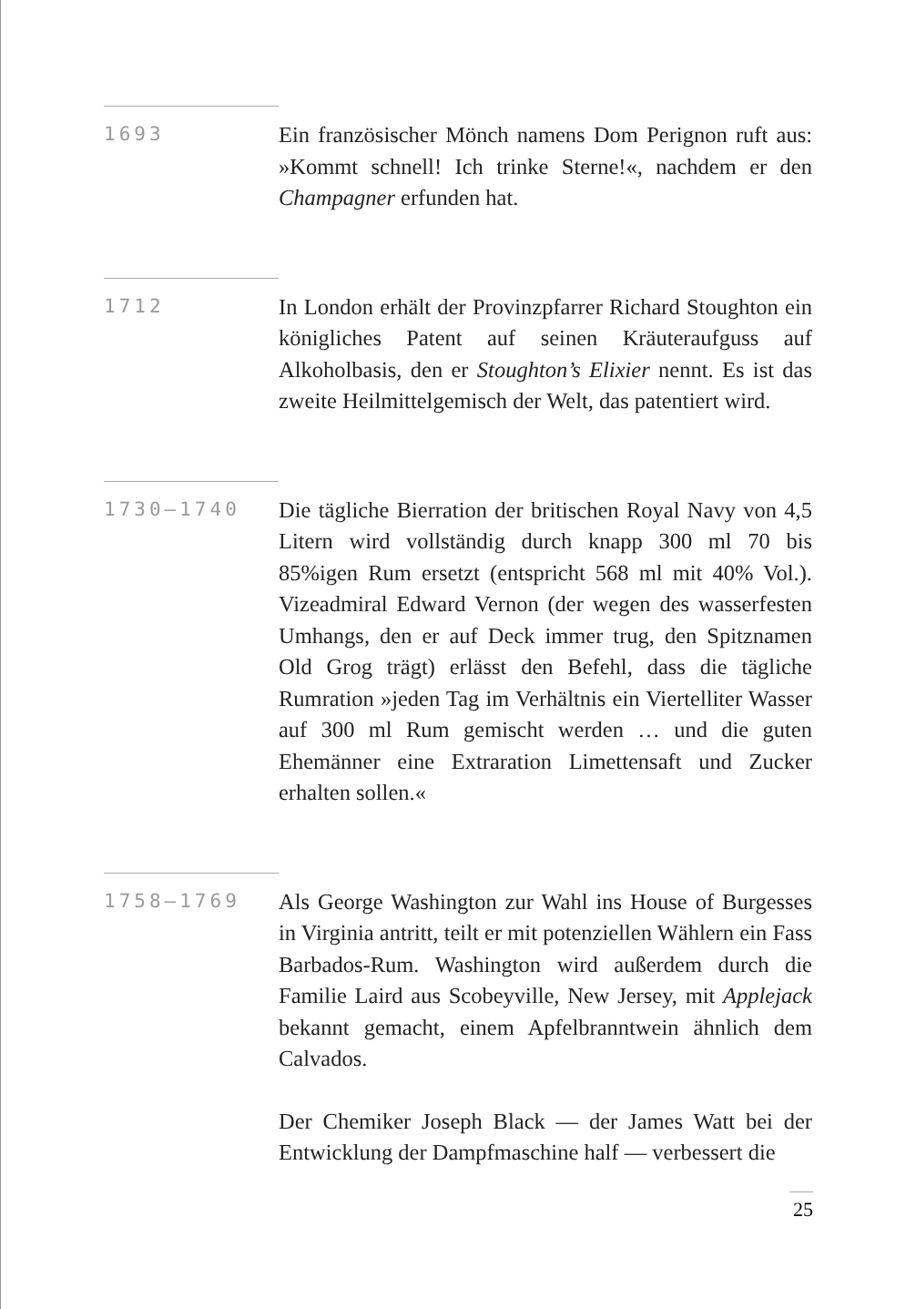1693
Ein französischer Mönch namens Dom Perignon ruft aus: »Kommt schnell! Ich trinke Sterne!«, nachdem er den Champagner erfunden hat.
1712
In London erhält der Provinzpfarrer Richard Stoughton ein königliches Patent auf seinen Kräuteraufguss auf Alkoholbasis, den er Stoughton’s Elixier nennt. Es ist das zweite Heilmittelgemisch der Welt, das patentiert wird.
1730–1740
Die tägliche Bierration der britischen Royal Navy von 4,5 Litern wird vollständig durch knapp 300 ml 70 bis 85%igen Rum ersetzt (entspricht 568 ml mit 40% Vol.). Vizeadmiral Edward Vernon (der wegen des wasserfesten Umhangs, den er auf Deck immer trug, den Spitznamen Old Grog trägt) erlässt den Befehl, dass die tägliche Rumration »jeden Tag im Verhältnis ein Viertelliter Wasser auf 300 ml Rum gemischt werden … und die guten Ehemänner eine Extraration Limettensaft und Zucker erhalten sollen.«
1758–1769
Als George Washington zur Wahl ins House of Burgesses in Virginia antritt, teilt er mit potenziellen Wählern ein Fass Barbados-Rum. Washington wird außerdem durch die Familie Laird aus Scobeyville, New Jersey, mit Applejack bekannt gemacht, einem Apfelbranntwein ähnlich dem Calvados.
Der Chemiker Joseph Black — der James Watt bei der Entwicklung der Dampfmaschine half — verbessert die
25